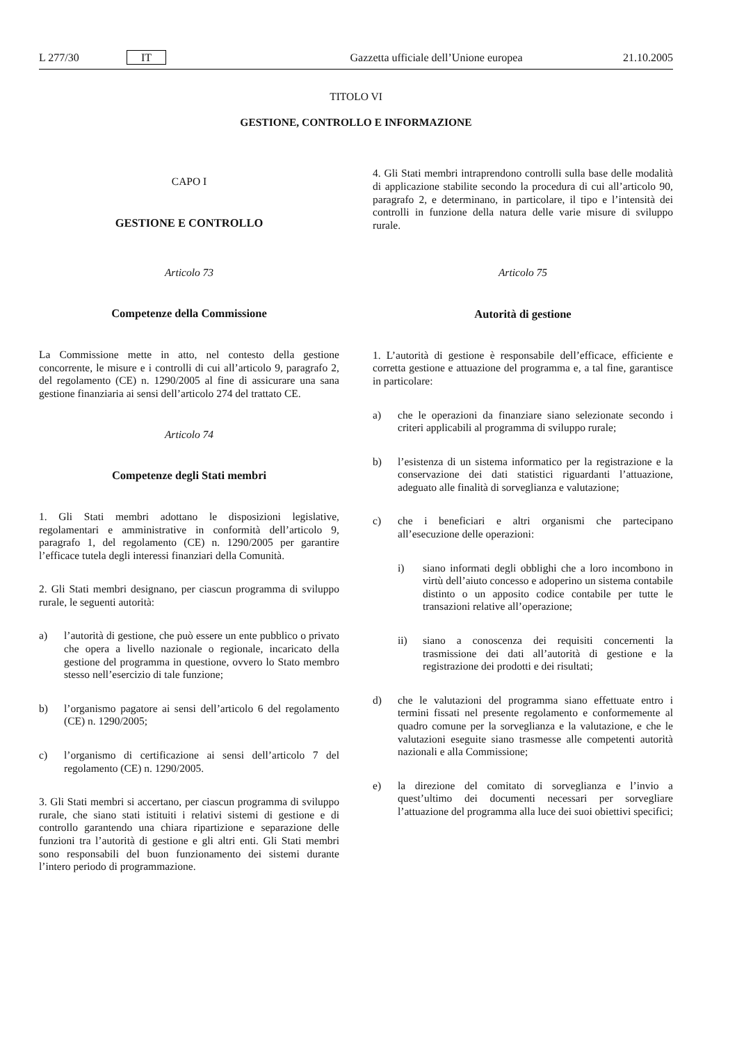L 277/30 IT Gazzetta ufficiale dell’Unione europea 21.10.2005
TITOLO VI
GESTIONE, CONTROLLO E INFORMAZIONE
CAPO I
GESTIONE E CONTROLLO
Articolo 73
Competenze della Commissione
La Commissione mette in atto, nel contesto della gestione concorrente, le misure e i controlli di cui all’articolo 9, paragrafo 2, del regolamento (CE) n. 1290/2005 al fine di assicurare una sana gestione finanziaria ai sensi dell’articolo 274 del trattato CE.
Articolo 74
Competenze degli Stati membri
1. Gli Stati membri adottano le disposizioni legislative, regolamentari e amministrative in conformità dell’articolo 9, paragrafo 1, del regolamento (CE) n. 1290/2005 per garantire l’efficace tutela degli interessi finanziari della Comunità.
2. Gli Stati membri designano, per ciascun programma di sviluppo rurale, le seguenti autorità:
a) l’autorità di gestione, che può essere un ente pubblico o privato che opera a livello nazionale o regionale, incaricato della gestione del programma in questione, ovvero lo Stato membro stesso nell’esercizio di tale funzione;
b) l’organismo pagatore ai sensi dell’articolo 6 del regolamento (CE) n. 1290/2005;
c) l’organismo di certificazione ai sensi dell’articolo 7 del regolamento (CE) n. 1290/2005.
3. Gli Stati membri si accertano, per ciascun programma di sviluppo rurale, che siano stati istituiti i relativi sistemi di gestione e di controllo garantendo una chiara ripartizione e separazione delle funzioni tra l’autorità di gestione e gli altri enti. Gli Stati membri sono responsabili del buon funzionamento dei sistemi durante l’intero periodo di programmazione.
4. Gli Stati membri intraprendono controlli sulla base delle modalità di applicazione stabilite secondo la procedura di cui all’articolo 90, paragrafo 2, e determinano, in particolare, il tipo e l’intensità dei controlli in funzione della natura delle varie misure di sviluppo rurale.
Articolo 75
Autorità di gestione
1. L’autorità di gestione è responsabile dell’efficace, efficiente e corretta gestione e attuazione del programma e, a tal fine, garantisce in particolare:
a) che le operazioni da finanziare siano selezionate secondo i criteri applicabili al programma di sviluppo rurale;
b) l’esistenza di un sistema informatico per la registrazione e la conservazione dei dati statistici riguardanti l’attuazione, adeguato alle finalità di sorveglianza e valutazione;
c) che i beneficiari e altri organismi che partecipano all’esecuzione delle operazioni:
i) siano informati degli obblighi che a loro incombono in virtù dell’aiuto concesso e adoperino un sistema contabile distinto o un apposito codice contabile per tutte le transazioni relative all’operazione;
ii) siano a conoscenza dei requisiti concernenti la trasmissione dei dati all’autorità di gestione e la registrazione dei prodotti e dei risultati;
d) che le valutazioni del programma siano effettuate entro i termini fissati nel presente regolamento e conformemente al quadro comune per la sorveglianza e la valutazione, e che le valutazioni eseguite siano trasmesse alle competenti autorità nazionali e alla Commissione;
e) la direzione del comitato di sorveglianza e l’invio a quest’ultimo dei documenti necessari per sorvegliare l’attuazione del programma alla luce dei suoi obiettivi specifici;